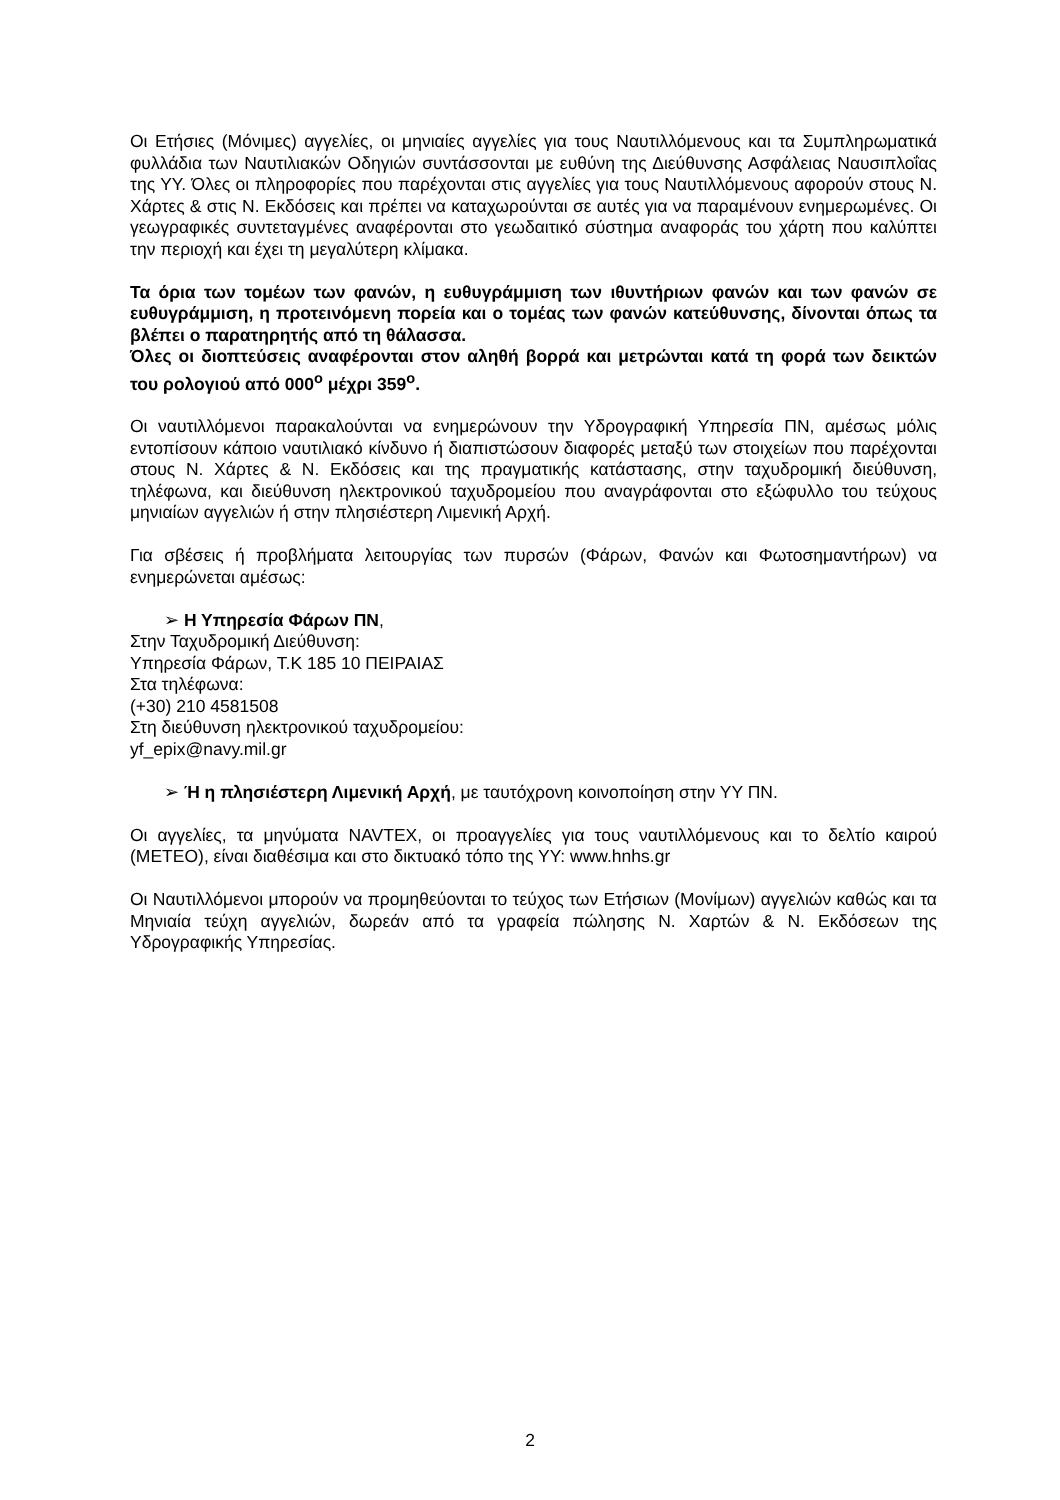Οι Ετήσιες (Μόνιμες) αγγελίες, οι μηνιαίες αγγελίες για τους Ναυτιλλόμενους και τα Συμπληρωματικά φυλλάδια των Ναυτιλιακών Οδηγιών συντάσσονται με ευθύνη της Διεύθυνσης Ασφάλειας Ναυσιπλοΐας της ΥΥ. Όλες οι πληροφορίες που παρέχονται στις αγγελίες για τους Ναυτιλλόμενους αφορούν στους Ν. Χάρτες & στις Ν. Εκδόσεις και πρέπει να καταχωρούνται σε αυτές για να παραμένουν ενημερωμένες. Οι γεωγραφικές συντεταγμένες αναφέρονται στο γεωδαιτικό σύστημα αναφοράς του χάρτη που καλύπτει την περιοχή και έχει τη μεγαλύτερη κλίμακα.
Τα όρια των τομέων των φανών, η ευθυγράμμιση των ιθυντήριων φανών και των φανών σε ευθυγράμμιση, η προτεινόμενη πορεία και ο τομέας των φανών κατεύθυνσης, δίνονται όπως τα βλέπει ο παρατηρητής από τη θάλασσα.
Όλες οι διοπτεύσεις αναφέρονται στον αληθή βορρά και μετρώνται κατά τη φορά των δεικτών του ρολογιού από 000<sup>ο</sup> μέχρι 359<sup>ο</sup>.
Οι ναυτιλλόμενοι παρακαλούνται να ενημερώνουν την Υδρογραφική Υπηρεσία ΠΝ, αμέσως μόλις εντοπίσουν κάποιο ναυτιλιακό κίνδυνο ή διαπιστώσουν διαφορές μεταξύ των στοιχείων που παρέχονται στους Ν. Χάρτες & Ν. Εκδόσεις και της πραγματικής κατάστασης, στην ταχυδρομική διεύθυνση, τηλέφωνα, και διεύθυνση ηλεκτρονικού ταχυδρομείου που αναγράφονται στο εξώφυλλο του τεύχους μηνιαίων αγγελιών ή στην πλησιέστερη Λιμενική Αρχή.
Για σβέσεις ή προβλήματα λειτουργίας των πυρσών (Φάρων, Φανών και Φωτοσημαντήρων) να ενημερώνεται αμέσως:
➢ Η Υπηρεσία Φάρων ΠΝ,
Στην Ταχυδρομική Διεύθυνση:
Υπηρεσία Φάρων, Τ.Κ 185 10 ΠΕΙΡΑΙΑΣ
Στα τηλέφωνα:
(+30) 210 4581508
Στη διεύθυνση ηλεκτρονικού ταχυδρομείου:
yf_epix@navy.mil.gr
➢ Ή η πλησιέστερη Λιμενική Αρχή, με ταυτόχρονη κοινοποίηση στην ΥΥ ΠΝ.
Οι αγγελίες, τα μηνύματα NAVTEX, οι προαγγελίες για τους ναυτιλλόμενους και το δελτίο καιρού (ΜΕΤΕΟ), είναι διαθέσιμα και στο δικτυακό τόπο της ΥΥ: www.hnhs.gr
Οι Ναυτιλλόμενοι μπορούν να προμηθεύονται το τεύχος των Ετήσιων (Μονίμων) αγγελιών καθώς και τα Μηνιαία τεύχη αγγελιών, δωρεάν από τα γραφεία πώλησης Ν. Χαρτών & Ν. Εκδόσεων της Υδρογραφικής Υπηρεσίας.
2